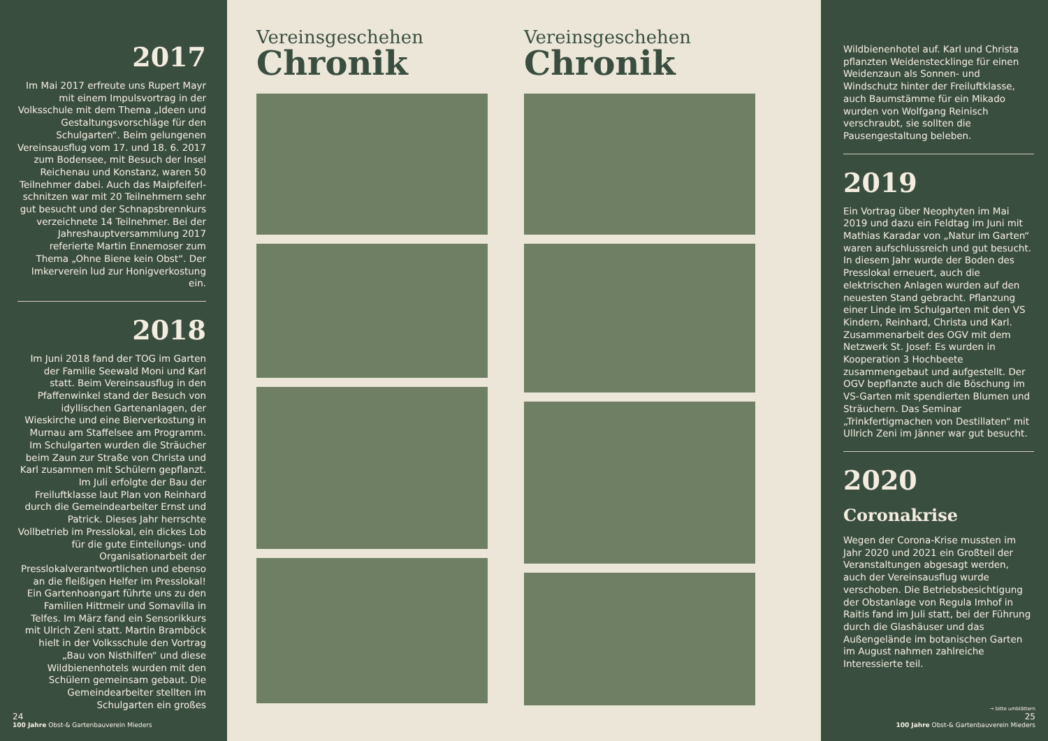2017
Im Mai 2017 erfreute uns Rupert Mayr mit einem Impulsvortrag in der Volksschule mit dem Thema „Ideen und Gestaltungsvorschläge für den Schulgarten“. Beim gelungenen Vereinsausflug vom 17. und 18. 6. 2017 zum Bodensee, mit Besuch der Insel Reichenau und Konstanz, waren 50 Teilnehmer dabei. Auch das Maipfeiferl­schnitzen war mit 20 Teilnehmern sehr gut besucht und der Schnaps­brennkurs verzeichnete 14 Teilnehmer. Bei der Jahreshauptversammlung 2017 referierte Martin Ennemoser zum Thema „Ohne Biene kein Obst“. Der Imkerverein lud zur Honigverkostung ein.
2018
Im Juni 2018 fand der TOG im Garten der Familie Seewald Moni und Karl statt. Beim Vereinsausflug in den Pfaffenwinkel stand der Besuch von idyllischen Gartenanlagen, der Wieskirche und eine Bierverkostung in Murnau am Staffelsee am Programm. Im Schulgarten wurden die Sträucher beim Zaun zur Straße von Christa und Karl zusammen mit Schülern gepflanzt. Im Juli erfolgte der Bau der Freiluftklasse laut Plan von Reinhard durch die Gemeindearbeiter Ernst und Patrick. Dieses Jahr herrschte Vollbetrieb im Presslokal, ein dickes Lob für die gute Einteilungs- und Organisationarbeit der Presslokalverantwortlichen und ebenso an die fleißigen Helfer im Presslokal! Ein Gartenhoangart führte uns zu den Familien Hittmeir und Somavilla in Telfes. Im März fand ein Sensorikkurs mit Ulrich Zeni statt. Martin Bramböck hielt in der Volksschule den Vortrag „Bau von Nisthilfen“ und diese Wildbienenhotels wurden mit den Schülern gemeinsam gebaut. Die Gemeindearbeiter stellten im Schulgarten ein großes
24
100 Jahre Obst-& Gartenbauverein Mieders
Vereinsgeschehen
Chronik
Vereinsgeschehen
Chronik
Wildbienenhotel auf. Karl und Christa pflanzten Weidenstecklinge für einen Weidenzaun als Sonnen- und Windschutz hinter der Freiluftklasse, auch Baumstämme für ein Mikado wurden von Wolfgang Reinisch verschraubt, sie sollten die Pausengestaltung beleben.
2019
Ein Vortrag über Neophyten im Mai 2019 und dazu ein Feldtag im Juni mit Mathias Karadar von „Natur im Garten“ waren aufschlussreich und gut besucht. In diesem Jahr wurde der Boden des Presslokal erneuert, auch die elektrischen Anlagen wurden auf den neuesten Stand gebracht. Pflanzung einer Linde im Schulgarten mit den VS Kindern, Reinhard, Christa und Karl. Zusammenarbeit des OGV mit dem Netzwerk St. Josef: Es wurden in Kooperation 3 Hochbeete zusammengebaut und aufgestellt. Der OGV bepflanzte auch die Böschung im VS-Garten mit spendierten Blumen und Sträuchern. Das Seminar „Trinkfertigmachen von Destillaten“ mit Ullrich Zeni im Jänner war gut besucht.
2020 Coronakrise
Wegen der Corona-Krise mussten im Jahr 2020 und 2021 ein Großteil der Veranstaltungen abgesagt werden, auch der Vereinsausflug wurde verschoben. Die Betriebsbesichtigung der Obstanlage von Regula Imhof in Raitis fand im Juli statt, bei der Führung durch die Glashäuser und das Außengelände im botanischen Garten im August nahmen zahlreiche Interessierte teil.
→ bitte umblättern
25
100 Jahre Obst-& Gartenbauverein Mieders